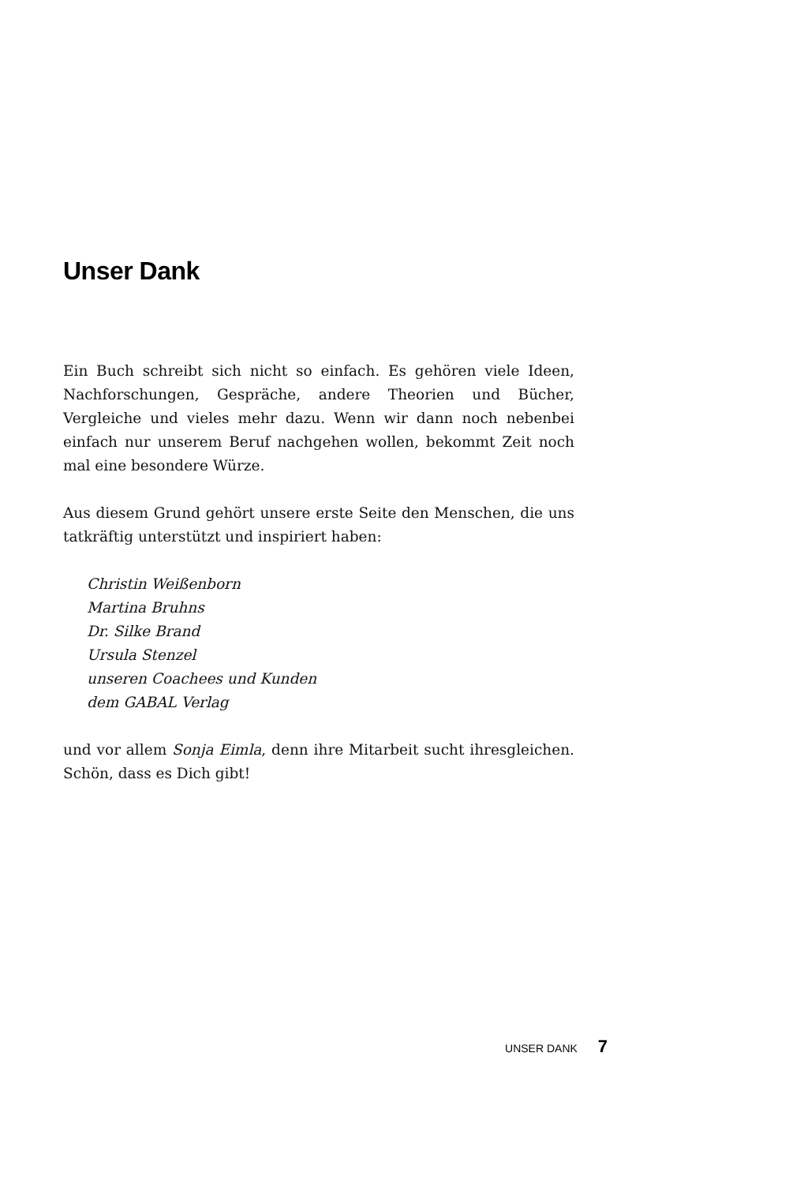Unser Dank
Ein Buch schreibt sich nicht so einfach. Es gehören viele Ideen, Nachforschungen, Gespräche, andere Theorien und Bücher, Vergleiche und vieles mehr dazu. Wenn wir dann noch nebenbei einfach nur unserem Beruf nachgehen wollen, bekommt Zeit noch mal eine besondere Würze.
Aus diesem Grund gehört unsere erste Seite den Menschen, die uns tatkräftig unterstützt und inspiriert haben:
Christin Weißenborn
Martina Bruhns
Dr. Silke Brand
Ursula Stenzel
unseren Coachees und Kunden
dem GABAL Verlag
und vor allem Sonja Eimla, denn ihre Mitarbeit sucht ihresgleichen. Schön, dass es Dich gibt!
UNSER DANK 7